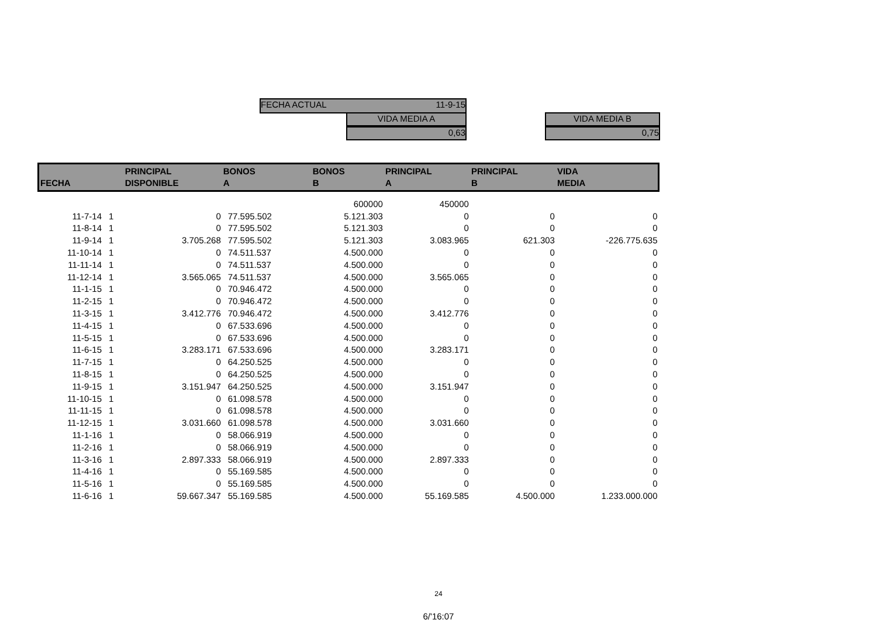FECHA ACTUAL 11-9-15
VIDA MEDIA A
0,63
VIDA MEDIA B
0,75
| FECHA | | PRINCIPAL DISPONIBLE | BONOS A | BONOS B | PRINCIPAL A | PRINCIPAL B | VIDA MEDIA |
| --- | --- | --- | --- | --- | --- | --- | --- |
| | | | | 600000 | 450000 | | |
| 11-7-14 | 1 | 0 | 77.595.502 | 5.121.303 | 0 | 0 | 0 |
| 11-8-14 | 1 | 0 | 77.595.502 | 5.121.303 | 0 | 0 | 0 |
| 11-9-14 | 1 | 3.705.268 | 77.595.502 | 5.121.303 | 3.083.965 | 621.303 | -226.775.635 |
| 11-10-14 | 1 | 0 | 74.511.537 | 4.500.000 | 0 | 0 | 0 |
| 11-11-14 | 1 | 0 | 74.511.537 | 4.500.000 | 0 | 0 | 0 |
| 11-12-14 | 1 | 3.565.065 | 74.511.537 | 4.500.000 | 3.565.065 | 0 | 0 |
| 11-1-15 | 1 | 0 | 70.946.472 | 4.500.000 | 0 | 0 | 0 |
| 11-2-15 | 1 | 0 | 70.946.472 | 4.500.000 | 0 | 0 | 0 |
| 11-3-15 | 1 | 3.412.776 | 70.946.472 | 4.500.000 | 3.412.776 | 0 | 0 |
| 11-4-15 | 1 | 0 | 67.533.696 | 4.500.000 | 0 | 0 | 0 |
| 11-5-15 | 1 | 0 | 67.533.696 | 4.500.000 | 0 | 0 | 0 |
| 11-6-15 | 1 | 3.283.171 | 67.533.696 | 4.500.000 | 3.283.171 | 0 | 0 |
| 11-7-15 | 1 | 0 | 64.250.525 | 4.500.000 | 0 | 0 | 0 |
| 11-8-15 | 1 | 0 | 64.250.525 | 4.500.000 | 0 | 0 | 0 |
| 11-9-15 | 1 | 3.151.947 | 64.250.525 | 4.500.000 | 3.151.947 | 0 | 0 |
| 11-10-15 | 1 | 0 | 61.098.578 | 4.500.000 | 0 | 0 | 0 |
| 11-11-15 | 1 | 0 | 61.098.578 | 4.500.000 | 0 | 0 | 0 |
| 11-12-15 | 1 | 3.031.660 | 61.098.578 | 4.500.000 | 3.031.660 | 0 | 0 |
| 11-1-16 | 1 | 0 | 58.066.919 | 4.500.000 | 0 | 0 | 0 |
| 11-2-16 | 1 | 0 | 58.066.919 | 4.500.000 | 0 | 0 | 0 |
| 11-3-16 | 1 | 2.897.333 | 58.066.919 | 4.500.000 | 2.897.333 | 0 | 0 |
| 11-4-16 | 1 | 0 | 55.169.585 | 4.500.000 | 0 | 0 | 0 |
| 11-5-16 | 1 | 0 | 55.169.585 | 4.500.000 | 0 | 0 | 0 |
| 11-6-16 | 1 | 59.667.347 | 55.169.585 | 4.500.000 | 55.169.585 | 4.500.000 | 1.233.000.000 |
24
6/'16:07